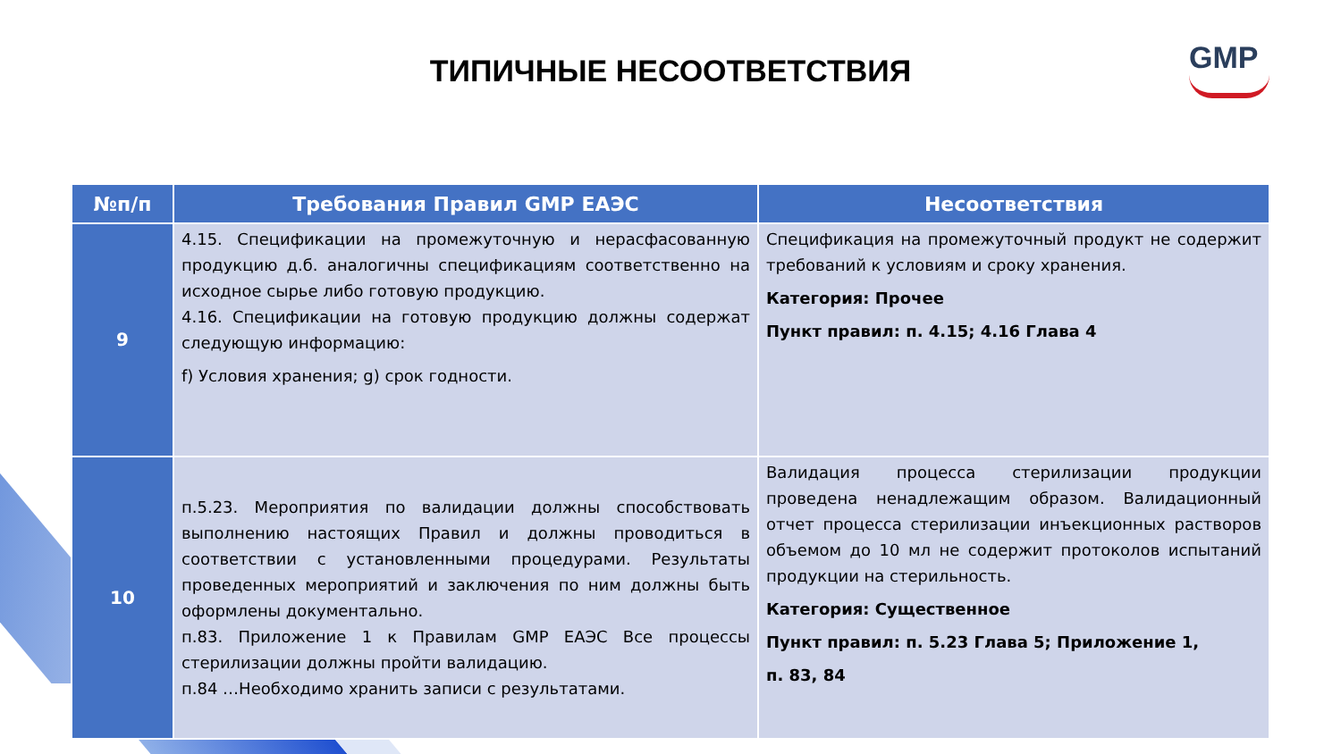GMP
ТИПИЧНЫЕ НЕСООТВЕТСТВИЯ
| №п/п | Требования Правил GMP ЕАЭС | Несоответствия |
| --- | --- | --- |
| 9 | 4.15. Спецификации на промежуточную и нерасфасованную продукцию д.б. аналогичны спецификациям соответственно на исходное сырье либо готовую продукцию. 4.16. Спецификации на готовую продукцию должны содержат следующую информацию: f) Условия хранения; g) срок годности. | Спецификация на промежуточный продукт не содержит требований к условиям и сроку хранения. Категория: Прочее Пункт правил: п. 4.15; 4.16 Глава 4 |
| 10 | п.5.23. Мероприятия по валидации должны способствовать выполнению настоящих Правил и должны проводиться в соответствии с установленными процедурами. Результаты проведенных мероприятий и заключения по ним должны быть оформлены документально. п.83. Приложение 1 к Правилам GMP ЕАЭС Все процессы стерилизации должны пройти валидацию. п.84 …Необходимо хранить записи с результатами. | Валидация процесса стерилизации продукции проведена ненадлежащим образом. Валидационный отчет процесса стерилизации инъекционных растворов объемом до 10 мл не содержит протоколов испытаний продукции на стерильность. Категория: Существенное Пункт правил: п. 5.23 Глава 5; Приложение 1, п. 83, 84 |